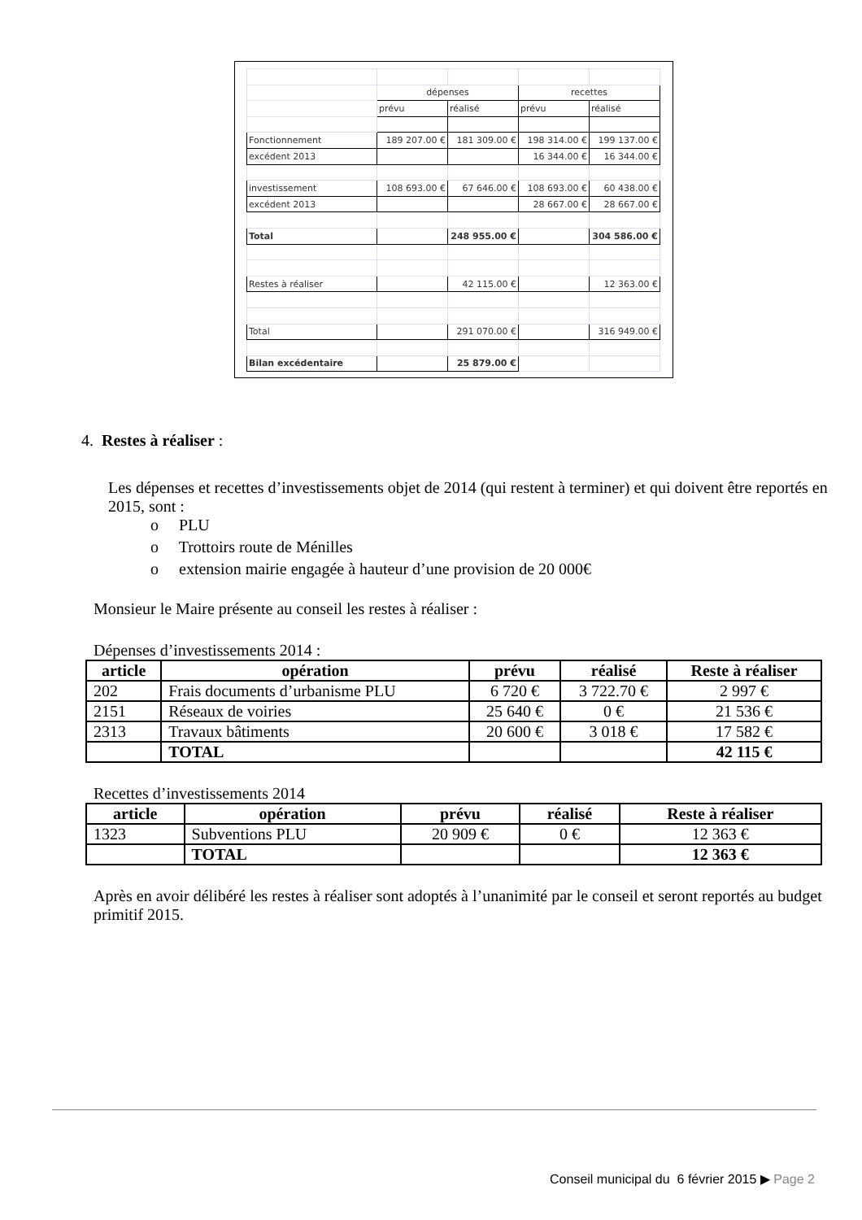| | dépenses | | recettes | |
| | prévu | réalisé | prévu | réalisé |
| Fonctionnement | 189 207.00 € | 181 309.00 € | 198 314.00 € | 199 137.00 € |
| excédent 2013 | | | 16 344.00 € | 16 344.00 € |
| investissement | 108 693.00 € | 67 646.00 € | 108 693.00 € | 60 438.00 € |
| excédent 2013 | | | 28 667.00 € | 28 667.00 € |
| Total | | 248 955.00 € | | 304 586.00 € |
| Restes à réaliser | | 42 115.00 € | | 12 363.00 € |
| Total | | 291 070.00 € | | 316 949.00 € |
| Bilan excédentaire | | 25 879.00 € | | |
4. Restes à réaliser :
Les dépenses et recettes d’investissements objet de 2014 (qui restent à terminer) et qui doivent être reportés en 2015, sont :
o PLU
o Trottoirs route de Ménilles
o extension mairie engagée à hauteur d’une provision de 20 000€
Monsieur le Maire présente au conseil les restes à réaliser :
Dépenses d’investissements 2014 :
| article | opération | prévu | réalisé | Reste à réaliser |
| --- | --- | --- | --- | --- |
| 202 | Frais documents d’urbanisme PLU | 6 720 € | 3 722.70 € | 2 997 € |
| 2151 | Réseaux de voiries | 25 640 € | 0 € | 21 536 € |
| 2313 | Travaux bâtiments | 20 600 € | 3 018 € | 17 582 € |
| | TOTAL | | | 42 115 € |
Recettes d’investissements 2014
| article | opération | prévu | réalisé | Reste à réaliser |
| --- | --- | --- | --- | --- |
| 1323 | Subventions PLU | 20 909 € | 0 € | 12 363 € |
| | TOTAL | | | 12 363 € |
Après en avoir délibéré les restes à réaliser sont adoptés à l’unanimité par le conseil et seront reportés au budget primitif 2015.
Conseil municipal du 6 février 2015 ▶ Page 2